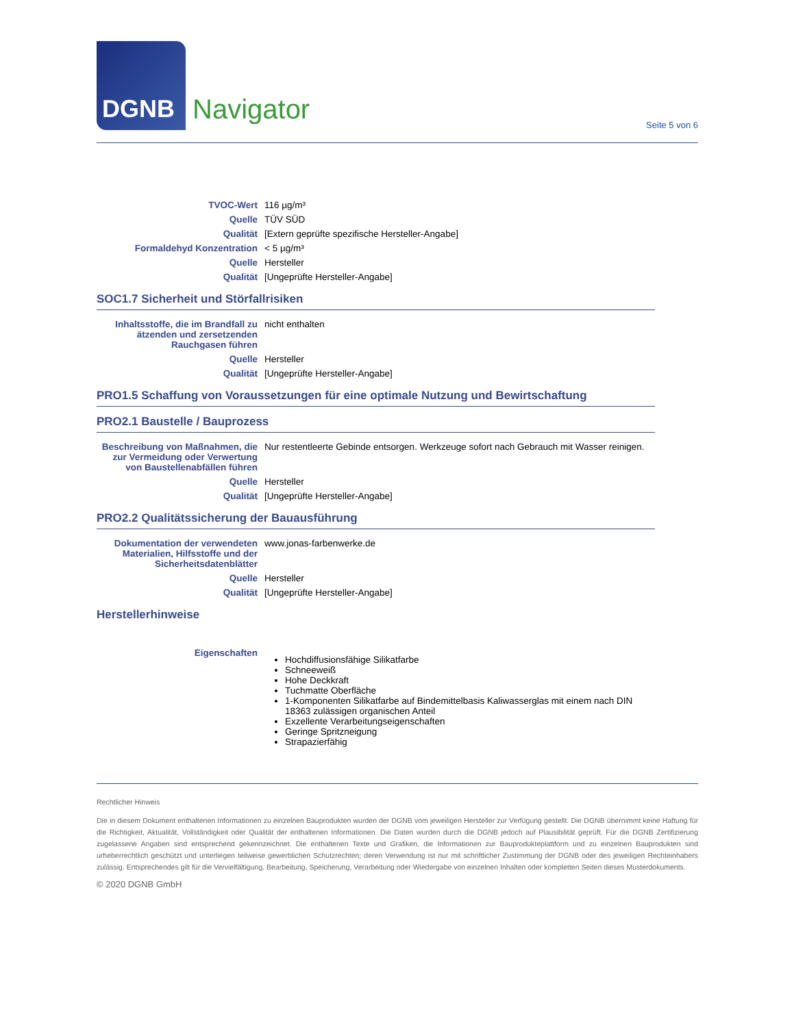DGNB
Navigator
Seite 5 von 6
| TVOC-Wert | 116 µg/m³ |
| Quelle | TÜV SÜD |
| Qualität | [Extern geprüfte spezifische Hersteller-Angabe] |
| Formaldehyd Konzentration | < 5 µg/m³ |
| Quelle | Hersteller |
| Qualität | [Ungeprüfte Hersteller-Angabe] |
SOC1.7 Sicherheit und Störfallrisiken
| Inhaltsstoffe, die im Brandfall zu ätzenden und zersetzenden Rauchgasen führen | nicht enthalten |
| Quelle | Hersteller |
| Qualität | [Ungeprüfte Hersteller-Angabe] |
PRO1.5 Schaffung von Voraussetzungen für eine optimale Nutzung und Bewirtschaftung
PRO2.1 Baustelle / Bauprozess
| Beschreibung von Maßnahmen, die zur Vermeidung oder Verwertung von Baustellenabfällen führen | Nur restentleerte Gebinde entsorgen. Werkzeuge sofort nach Gebrauch mit Wasser reinigen. |
| Quelle | Hersteller |
| Qualität | [Ungeprüfte Hersteller-Angabe] |
PRO2.2 Qualitätssicherung der Bauausführung
| Dokumentation der verwendeten Materialien, Hilfsstoffe und der Sicherheitsdatenblätter | www.jonas-farbenwerke.de |
| Quelle | Hersteller |
| Qualität | [Ungeprüfte Hersteller-Angabe] |
Herstellerhinweise
| Eigenschaften | Hochdiffusionsfähige Silikatfarbe Schneeweiß Hohe Deckkraft Tuchmatte Oberfläche 1-Komponenten Silikatfarbe auf Bindemittelbasis Kaliwasserglas mit einem nach DIN 18363 zulässigen organischen Anteil Exzellente Verarbeitungseigenschaften Geringe Spritzneigung Strapazierfähig |
Rechtlicher Hinweis
Die in diesem Dokument enthaltenen Informationen zu einzelnen Bauprodukten wurden der DGNB vom jeweiligen Hersteller zur Verfügung gestellt. Die DGNB übernimmt keine Haftung für die Richtigkeit, Aktualität, Vollständigkeit oder Qualität der enthaltenen Informationen. Die Daten wurden durch die DGNB jedoch auf Plausibilität geprüft. Für die DGNB Zertifizierung zugelassene Angaben sind entsprechend gekennzeichnet. Die enthaltenen Texte und Grafiken, die Informationen zur Bauprodukteplattform und zu einzelnen Bauprodukten sind urheberrechtlich geschützt und unterliegen teilweise gewerblichen Schutzrechten; deren Verwendung ist nur mit schriftlicher Zustimmung der DGNB oder des jeweiligen Rechteinhabers zulässig. Entsprechendes gilt für die Vervielfältigung, Bearbeitung, Speicherung, Verarbeitung oder Wiedergabe von einzelnen Inhalten oder kompletten Seiten dieses Musterdokuments.
© 2020 DGNB GmbH